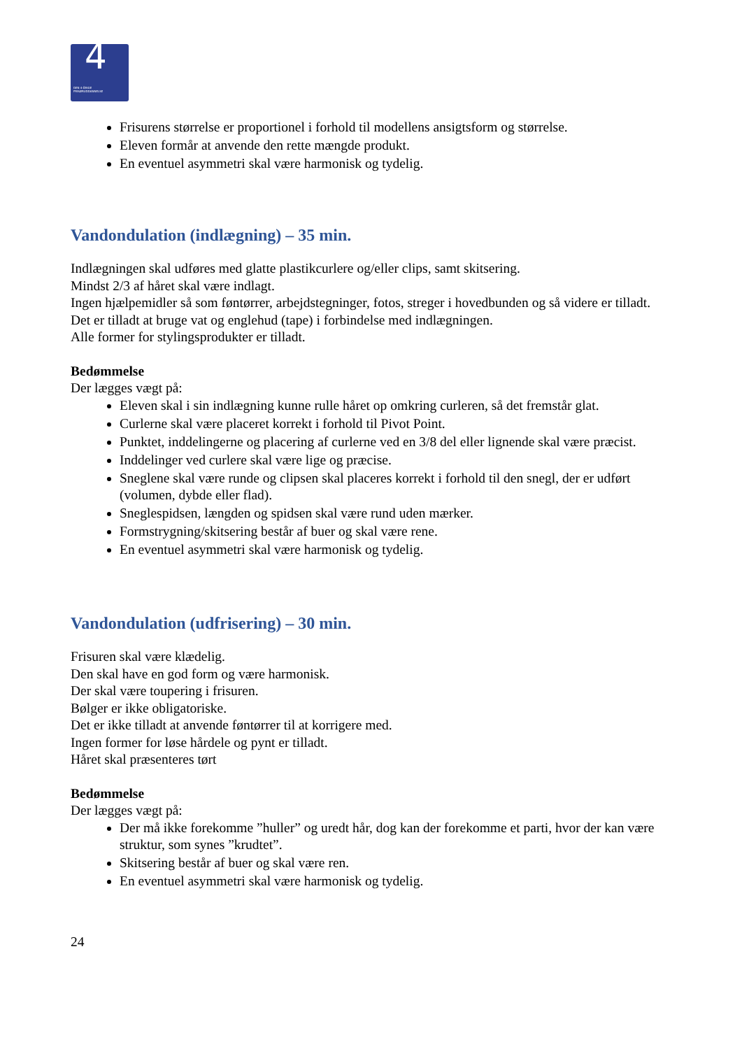4 DEN 4-ÅRIGE
FRISØRUDDANNELSE
Frisurens størrelse er proportionel i forhold til modellens ansigtsform og størrelse.
Eleven formår at anvende den rette mængde produkt.
En eventuel asymmetri skal være harmonisk og tydelig.
Vandondulation (indlægning) – 35 min.
Indlægningen skal udføres med glatte plastikcurlere og/eller clips, samt skitsering.
Mindst 2/3 af håret skal være indlagt.
Ingen hjælpemidler så som føntørrer, arbejdstegninger, fotos, streger i hovedbunden og så videre er tilladt.
Det er tilladt at bruge vat og englehud (tape) i forbindelse med indlægningen.
Alle former for stylingsprodukter er tilladt.
Bedømmelse
Der lægges vægt på:
Eleven skal i sin indlægning kunne rulle håret op omkring curleren, så det fremstår glat.
Curlerne skal være placeret korrekt i forhold til Pivot Point.
Punktet, inddelingerne og placering af curlerne ved en 3/8 del eller lignende skal være præcist.
Inddelinger ved curlere skal være lige og præcise.
Sneglene skal være runde og clipsen skal placeres korrekt i forhold til den snegl, der er udført (volumen, dybde eller flad).
Sneglespidsen, længden og spidsen skal være rund uden mærker.
Formstrygning/skitsering består af buer og skal være rene.
En eventuel asymmetri skal være harmonisk og tydelig.
Vandondulation (udfrisering) – 30 min.
Frisuren skal være klædelig.
Den skal have en god form og være harmonisk.
Der skal være toupering i frisuren.
Bølger er ikke obligatoriske.
Det er ikke tilladt at anvende føntørrer til at korrigere med.
Ingen former for løse hårdele og pynt er tilladt.
Håret skal præsenteres tørt
Bedømmelse
Der lægges vægt på:
Der må ikke forekomme ”huller” og uredt hår, dog kan der forekomme et parti, hvor der kan være struktur, som synes ”krudtet”.
Skitsering består af buer og skal være ren.
En eventuel asymmetri skal være harmonisk og tydelig.
24